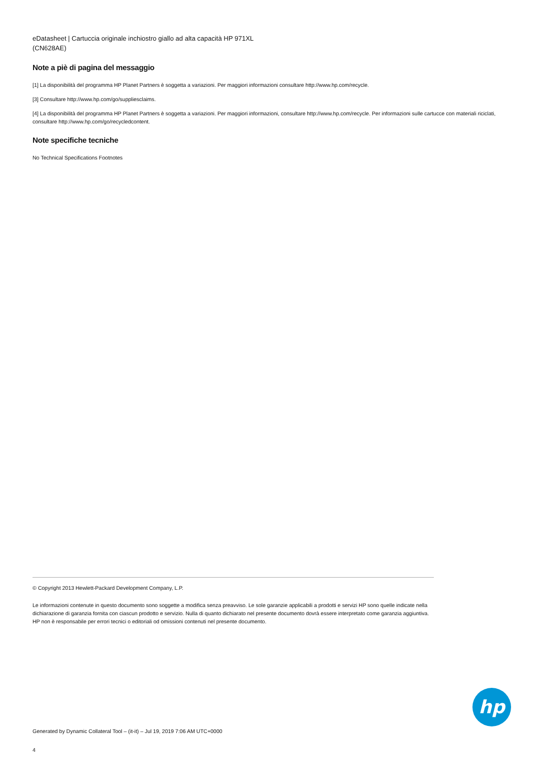eDatasheet | Cartuccia originale inchiostro giallo ad alta capacità HP 971XL
(CN628AE)
Note a piè di pagina del messaggio
[1] La disponibilità del programma HP Planet Partners è soggetta a variazioni. Per maggiori informazioni consultare http://www.hp.com/recycle.
[3] Consultare http://www.hp.com/go/suppliesclaims.
[4] La disponibilità del programma HP Planet Partners è soggetta a variazioni. Per maggiori informazioni, consultare http://www.hp.com/recycle. Per informazioni sulle cartucce con materiali riciclati, consultare http://www.hp.com/go/recycledcontent.
Note specifiche tecniche
No Technical Specifications Footnotes
© Copyright 2013 Hewlett-Packard Development Company, L.P.
Le informazioni contenute in questo documento sono soggette a modifica senza preavviso. Le sole garanzie applicabili a prodotti e servizi HP sono quelle indicate nella dichiarazione di garanzia fornita con ciascun prodotto e servizio. Nulla di quanto dichiarato nel presente documento dovrà essere interpretato come garanzia aggiuntiva. HP non è responsabile per errori tecnici o editoriali od omissioni contenuti nel presente documento.
hp
Generated by Dynamic Collateral Tool – (it-it) – Jul 19, 2019 7:06 AM UTC+0000
4